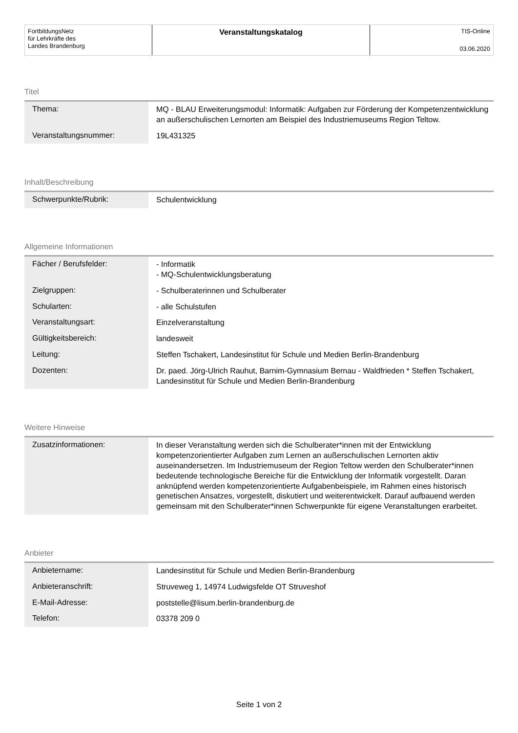FortbildungsNetz
für Lehrkräfte des
Landes Brandenburg
Veranstaltungskatalog
TIS-Online
03.06.2020
Titel
| Thema: | MQ - BLAU Erweiterungsmodul: Informatik: Aufgaben zur Förderung der Kompetenzentwicklung an außerschulischen Lernorten am Beispiel des Industriemuseums Region Teltow. |
| Veranstaltungsnummer: | 19L431325 |
Inhalt/Beschreibung
| Schwerpunkte/Rubrik: | Schulentwicklung |
Allgemeine Informationen
| Fächer / Berufsfelder: | - Informatik - MQ-Schulentwicklungsberatung |
| Zielgruppen: | - Schulberaterinnen und Schulberater |
| Schularten: | - alle Schulstufen |
| Veranstaltungsart: | Einzelveranstaltung |
| Gültigkeitsbereich: | landesweit |
| Leitung: | Steffen Tschakert, Landesinstitut für Schule und Medien Berlin-Brandenburg |
| Dozenten: | Dr. paed. Jörg-Ulrich Rauhut, Barnim-Gymnasium Bernau - Waldfrieden * Steffen Tschakert, Landesinstitut für Schule und Medien Berlin-Brandenburg |
Weitere Hinweise
| Zusatzinformationen: | In dieser Veranstaltung werden sich die Schulberater*innen mit der Entwicklung kompetenzorientierter Aufgaben zum Lernen an außerschulischen Lernorten aktiv auseinandersetzen. Im Industriemuseum der Region Teltow werden den Schulberater*innen bedeutende technologische Bereiche für die Entwicklung der Informatik vorgestellt. Daran anknüpfend werden kompetenzorientierte Aufgabenbeispiele, im Rahmen eines historisch genetischen Ansatzes, vorgestellt, diskutiert und weiterentwickelt. Darauf aufbauend werden gemeinsam mit den Schulberater*innen Schwerpunkte für eigene Veranstaltungen erarbeitet. |
Anbieter
| Anbietername: | Landesinstitut für Schule und Medien Berlin-Brandenburg |
| Anbieteranschrift: | Struveweg 1, 14974 Ludwigsfelde OT Struveshof |
| E-Mail-Adresse: | poststelle@lisum.berlin-brandenburg.de |
| Telefon: | 03378 209 0 |
Seite 1 von 2